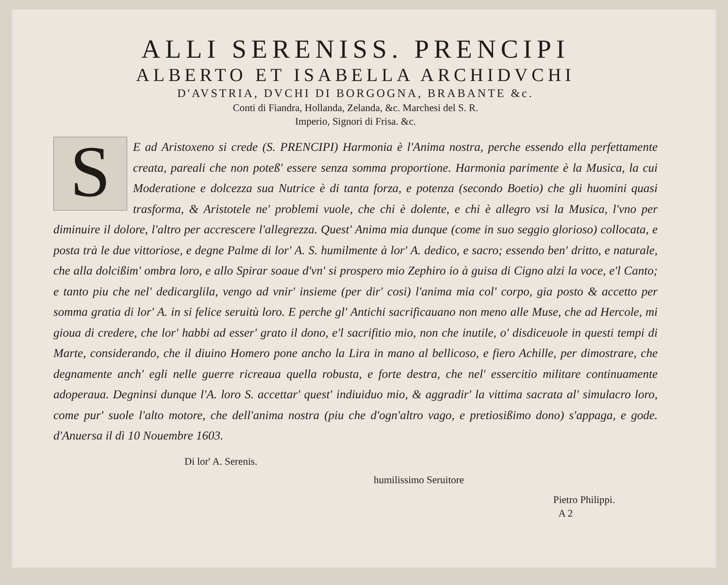ALLI SERENISS. PRENCIPI
ALBERTO ET ISABELLA ARCHIDVCHI
D'AVSTRIA, DVCHI DI BORGOGNA, BRABANTE &c.
Conti di Fiandra, Hollanda, Zelanda, &c. Marchesi del S. R.
Imperio, Signori di Frisa. &c.
SE ad Aristoxeno si crede (S. PRENCIPI) Harmonia è l'Anima nostra, perche essendo ella perfettamente creata, pareali che non poteß' essere senza somma proportione. Harmonia parimente è la Musica, la cui Moderatione e dolcezza sua Nutrice è di tanta forza, e potenza (secondo Boetio) che gli huomini quasi trasforma, & Aristotele ne' problemi vuole, che chi è dolente, e chi è allegro vsi la Musica, l'vno per diminuire il dolore, l'altro per accrescere l'allegrezza. Quest' Anima mia dunque (come in suo seggio glorioso) collocata, e posta trà le due vittoriose, e degne Palme di lor' A. S. humilmente à lor' A. dedico, e sacro; essendo ben' dritto, e naturale, che alla dolcißim' ombra loro, e allo Spirar soaue d'vn' si prospero mio Zephiro io à guisa di Cigno alzi la voce, e'l Canto; e tanto piu che nel' dedicarglila, vengo ad vnir' insieme (per dir' cosi) l'anima mia col' corpo, gia posto & accetto per somma gratia di lor' A. in si felice seruitù loro. E perche gl' Antichi sacrificauano non meno alle Muse, che ad Hercole, mi gioua di credere, che lor' habbi ad esser' grato il dono, e'l sacrifitio mio, non che inutile, o' disdiceuole in questi tempi di Marte, considerando, che il diuino Homero pone ancho la Lira in mano al bellicoso, e fiero Achille, per dimostrare, che degnamente anch' egli nelle guerre ricreaua quella robusta, e forte destra, che nel' essercitio militare continuamente adoperaua. Degninsi dunque l'A. loro S. accettar' quest' indiuiduo mio, & aggradir' la vittima sacrata al' simulacro loro, come pur' suole l'alto motore, che dell'anima nostra (piu che d'ogn'altro vago, e pretiosißimo dono) s'appaga, e gode. d'Anuersa il dì 10 Nouembre 1603.
Di lor' A. Serenis.
humilissimo Seruitore
Pietro Philippi.
A 2